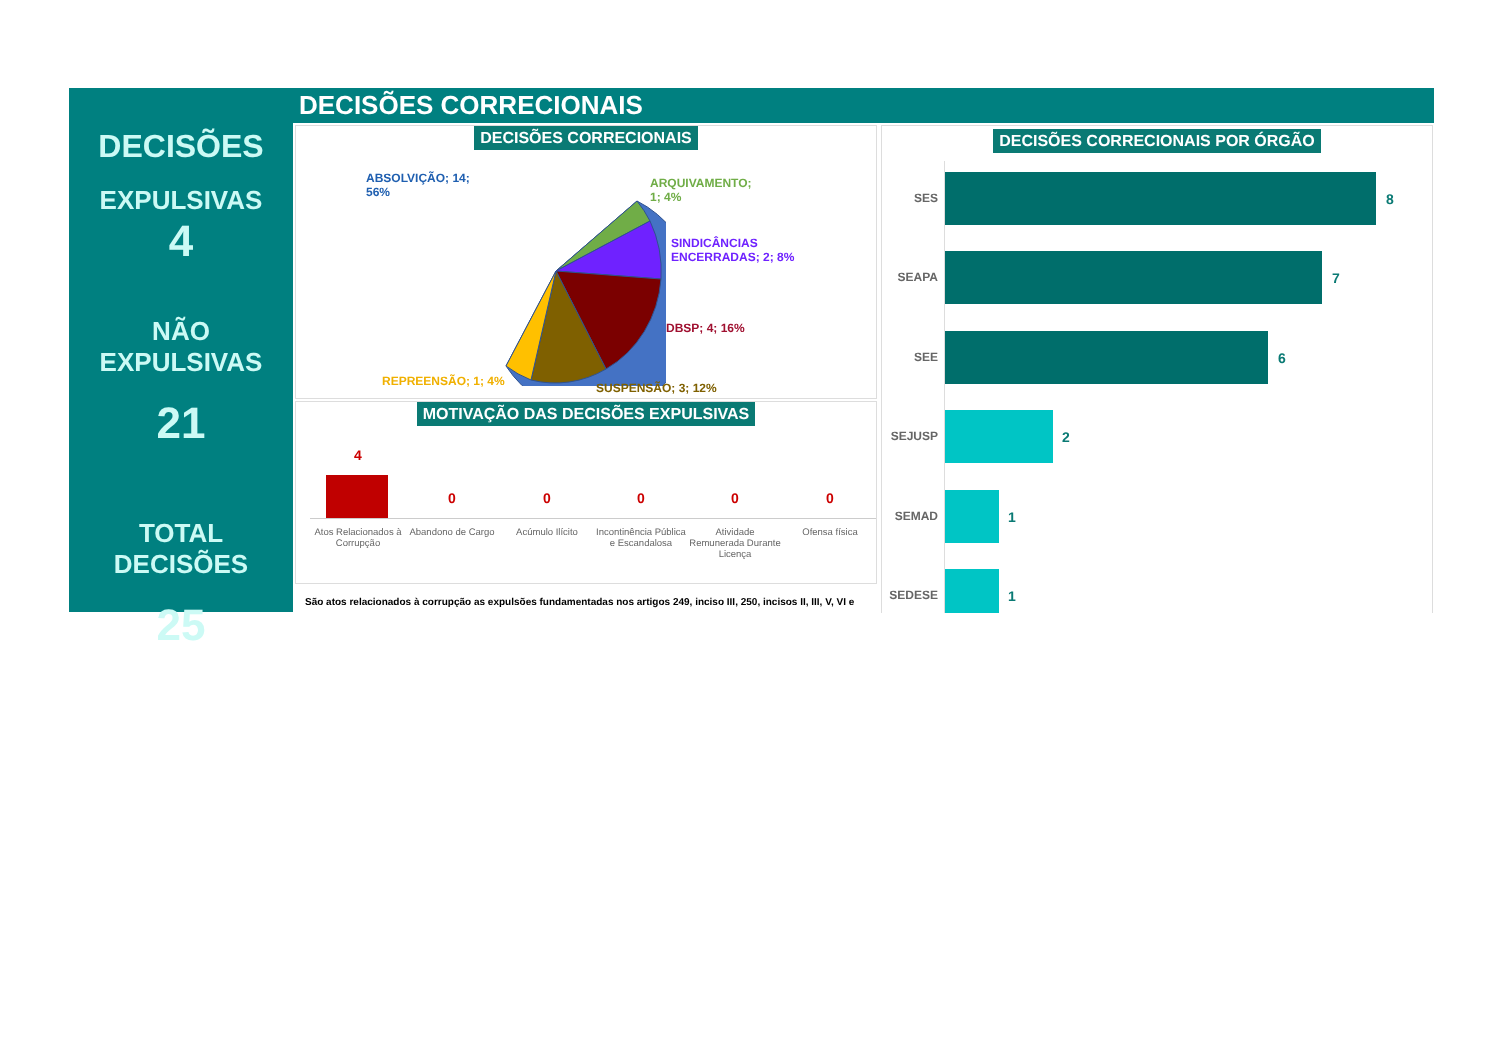DECISÕES
EXPULSIVAS
4
NÃO EXPULSIVAS
21
TOTAL DECISÕES
25
DECISÕES CORRECIONAIS
DECISÕES CORRECIONAIS
ABSOLVIÇÃO; 14;
56%
ARQUIVAMENTO;
1; 4%
SINDICÂNCIAS
ENCERRADAS; 2; 8%
DBSP; 4; 16%
SUSPENSÃO; 3; 12%
REPREENSÃO; 1; 4%
MOTIVAÇÃO DAS DECISÕES EXPULSIVAS
4
0 0 0 0 0
Atos Relacionados à Corrupção
Abandono de Cargo
Acúmulo Ilícito
Incontinência Pública e Escandalosa
Atividade Remunerada Durante Licença
Ofensa física
São atos relacionados à corrupção as expulsões fundamentadas nos artigos 249, inciso III, 250, incisos II, III, V, VI e
DECISÕES CORRECIONAIS POR ÓRGÃO
SES 8
SEAPA 7
SEE 6
SEJUSP 2
SEMAD 1
SEDESE 1